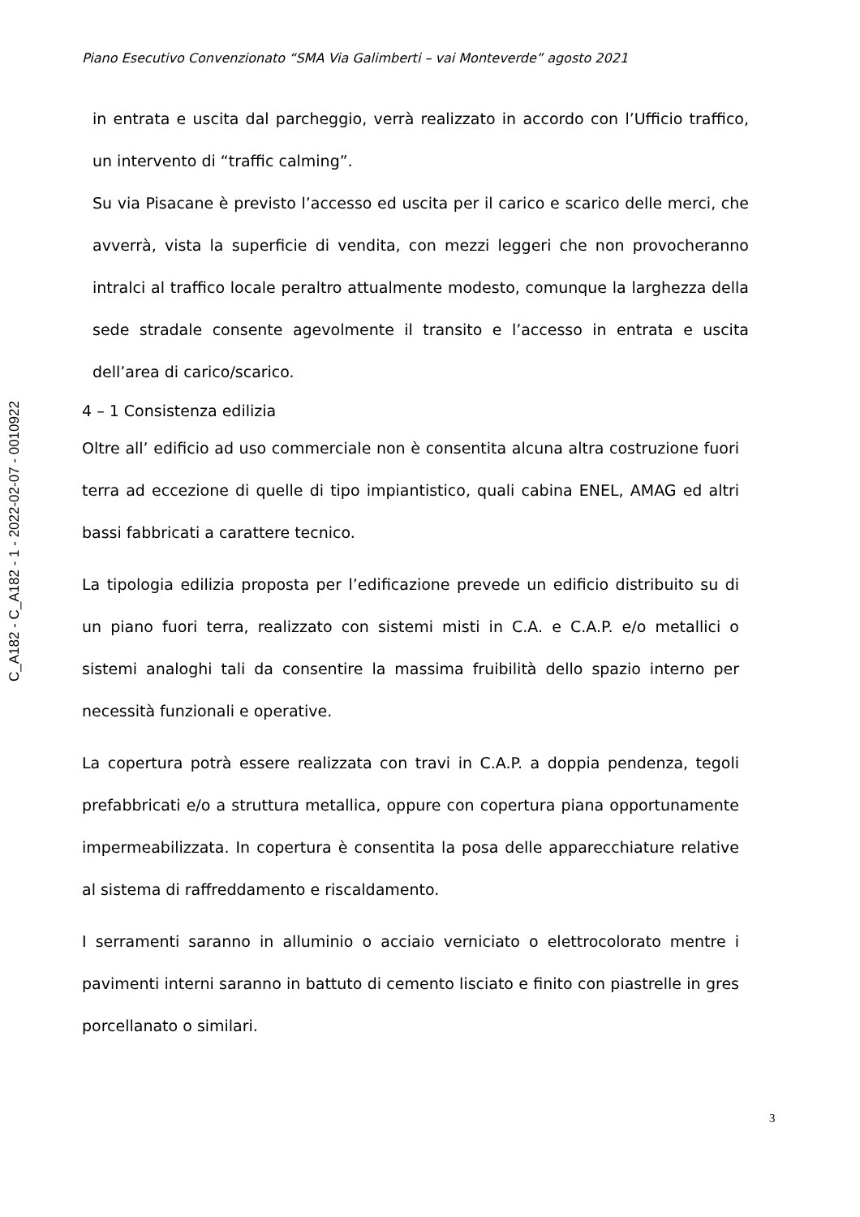C_A182 - C_A182 - 1 - 2022-02-07 - 0010922
Piano Esecutivo Convenzionato “SMA Via Galimberti – vai Monteverde” agosto 2021
in entrata e uscita dal parcheggio, verrà realizzato in accordo con l’Ufficio traffico, un intervento di “traffic calming”.
Su via Pisacane è previsto l’accesso ed uscita per il carico e scarico delle merci, che avverrà, vista la superficie di vendita, con mezzi leggeri che non provocheranno intralci al traffico locale peraltro attualmente modesto, comunque la larghezza della sede stradale consente agevolmente il transito e l’accesso in entrata e uscita dell’area di carico/scarico.
4 – 1 Consistenza edilizia
Oltre all’ edificio ad uso commerciale non è consentita alcuna altra costruzione fuori terra ad eccezione di quelle di tipo impiantistico, quali cabina ENEL, AMAG ed altri bassi fabbricati a carattere tecnico.
La tipologia edilizia proposta per l’edificazione prevede un edificio distribuito su di un piano fuori terra, realizzato con sistemi misti in C.A. e C.A.P. e/o metallici o sistemi analoghi tali da consentire la massima fruibilità dello spazio interno per necessità funzionali e operative.
La copertura potrà essere realizzata con travi in C.A.P. a doppia pendenza, tegoli prefabbricati e/o a struttura metallica, oppure con copertura piana opportunamente impermeabilizzata. In copertura è consentita la posa delle apparecchiature relative al sistema di raffreddamento e riscaldamento.
I serramenti saranno in alluminio o acciaio verniciato o elettrocolorato mentre i pavimenti interni saranno in battuto di cemento lisciato e finito con piastrelle in gres porcellanato o similari.
3